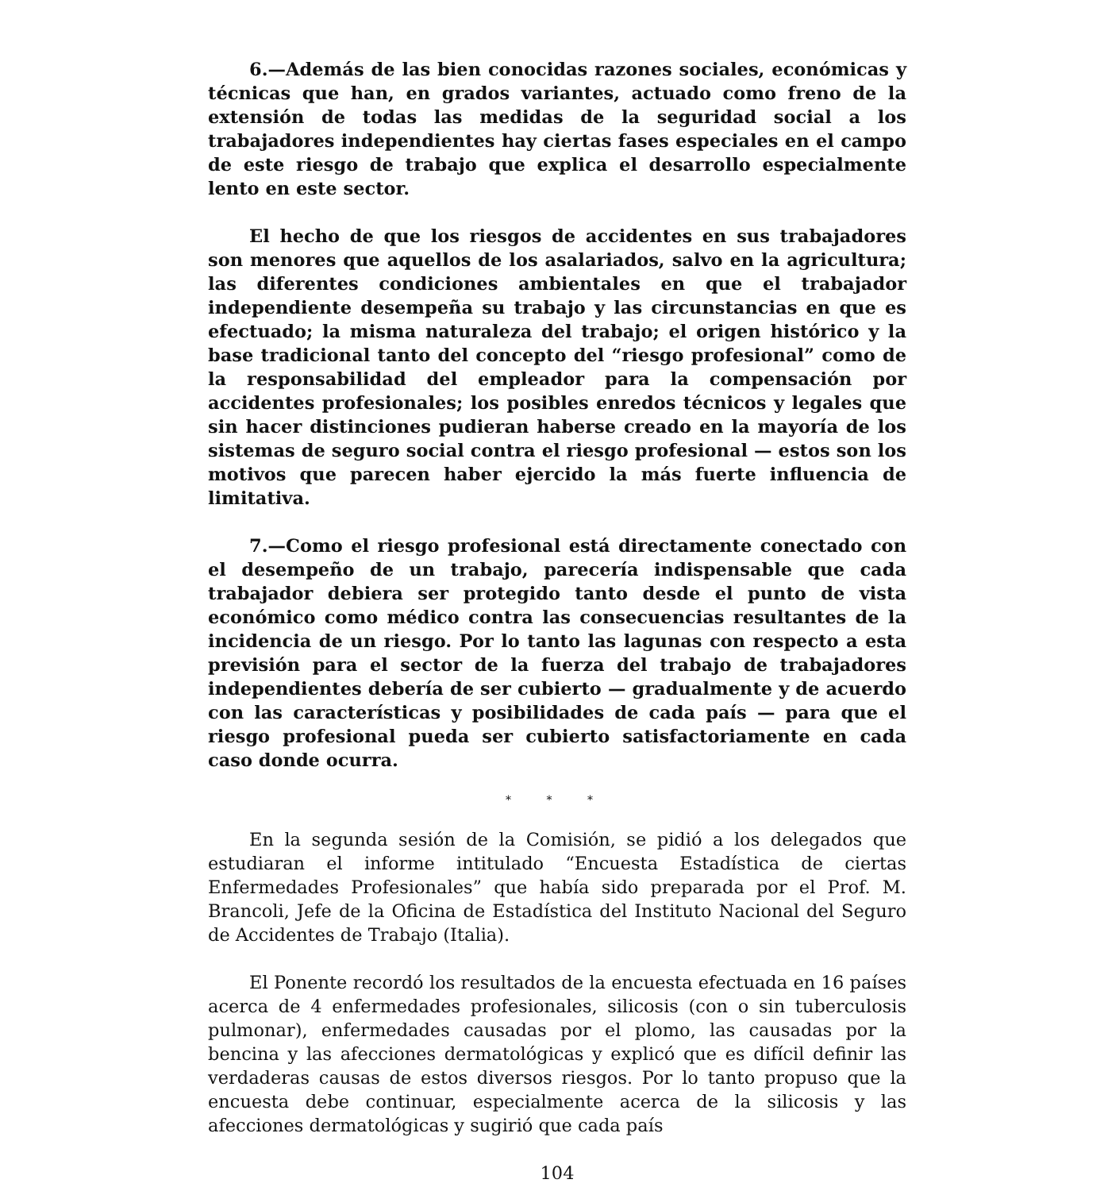6.—Además de las bien conocidas razones sociales, económicas y técnicas que han, en grados variantes, actuado como freno de la extensión de todas las medidas de la seguridad social a los trabajadores independientes hay ciertas fases especiales en el campo de este riesgo de trabajo que explica el desarrollo especialmente lento en este sector.
El hecho de que los riesgos de accidentes en sus trabajadores son menores que aquellos de los asalariados, salvo en la agricultura; las diferentes condiciones ambientales en que el trabajador independiente desempeña su trabajo y las circunstancias en que es efectuado; la misma naturaleza del trabajo; el origen histórico y la base tradicional tanto del concepto del “riesgo profesional” como de la responsabilidad del empleador para la compensación por accidentes profesionales; los posibles enredos técnicos y legales que sin hacer distinciones pudieran haberse creado en la mayoría de los sistemas de seguro social contra el riesgo profesional — estos son los motivos que parecen haber ejercido la más fuerte influencia de limitativa.
7.—Como el riesgo profesional está directamente conectado con el desempeño de un trabajo, parecería indispensable que cada trabajador debiera ser protegido tanto desde el punto de vista económico como médico contra las consecuencias resultantes de la incidencia de un riesgo. Por lo tanto las lagunas con respecto a esta previsión para el sector de la fuerza del trabajo de trabajadores independientes debería de ser cubierto — gradualmente y de acuerdo con las características y posibilidades de cada país — para que el riesgo profesional pueda ser cubierto satisfactoriamente en cada caso donde ocurra.
* * *
En la segunda sesión de la Comisión, se pidió a los delegados que estudiaran el informe intitulado “Encuesta Estadística de ciertas Enfermedades Profesionales” que había sido preparada por el Prof. M. Brancoli, Jefe de la Oficina de Estadística del Instituto Nacional del Seguro de Accidentes de Trabajo (Italia).
El Ponente recordó los resultados de la encuesta efectuada en 16 países acerca de 4 enfermedades profesionales, silicosis (con o sin tuberculosis pulmonar), enfermedades causadas por el plomo, las causadas por la bencina y las afecciones dermatológicas y explicó que es difícil definir las verdaderas causas de estos diversos riesgos. Por lo tanto propuso que la encuesta debe continuar, especialmente acerca de la silicosis y las afecciones dermatológicas y sugirió que cada país
104